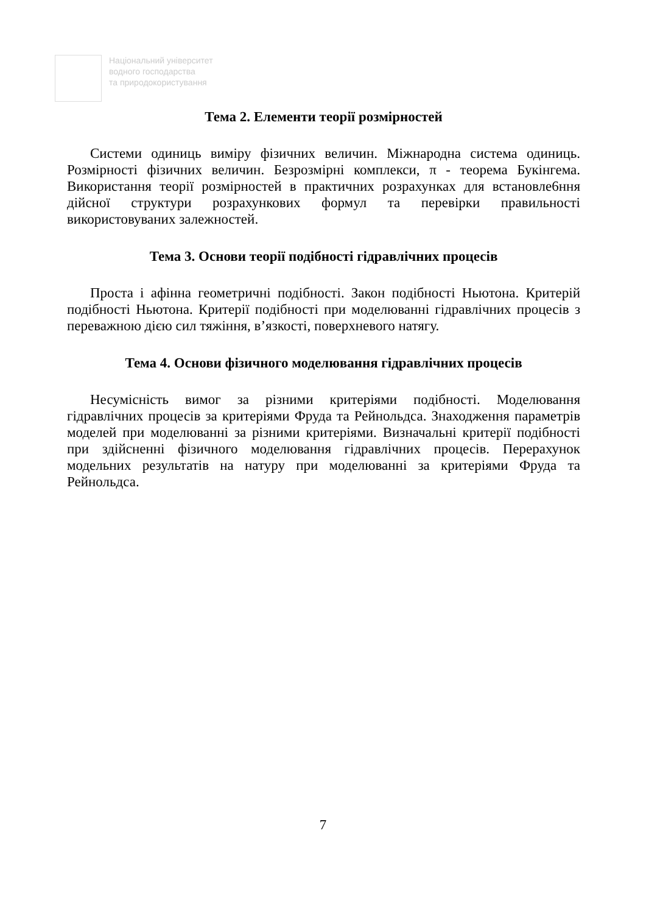Національний університет
водного господарства
та природокористування
Тема 2. Елементи теорії розмірностей
Системи одиниць виміру фізичних величин. Міжнародна система одиниць. Розмірності фізичних величин. Безрозмірні комплекси, π - теорема Букінгема. Використання теорії розмірностей в практичних розрахунках для встановле6ння дійсної структури розрахункових формул та перевірки правильності використовуваних залежностей.
Тема 3. Основи теорії подібності гідравлічних процесів
Проста і афінна геометричні подібності. Закон подібності Ньютона. Критерій подібності Ньютона. Критерії подібності при моделюванні гідравлічних процесів з переважною дією сил тяжіння, в’язкості, поверхневого натягу.
Тема 4. Основи фізичного моделювання гідравлічних процесів
Несумісність вимог за різними критеріями подібності. Моделювання гідравлічних процесів за критеріями Фруда та Рейнольдса. Знаходження параметрів моделей при моделюванні за різними критеріями. Визначальні критерії подібності при здійсненні фізичного моделювання гідравлічних процесів. Перерахунок модельних результатів на натуру при моделюванні за критеріями Фруда та Рейнольдса.
7